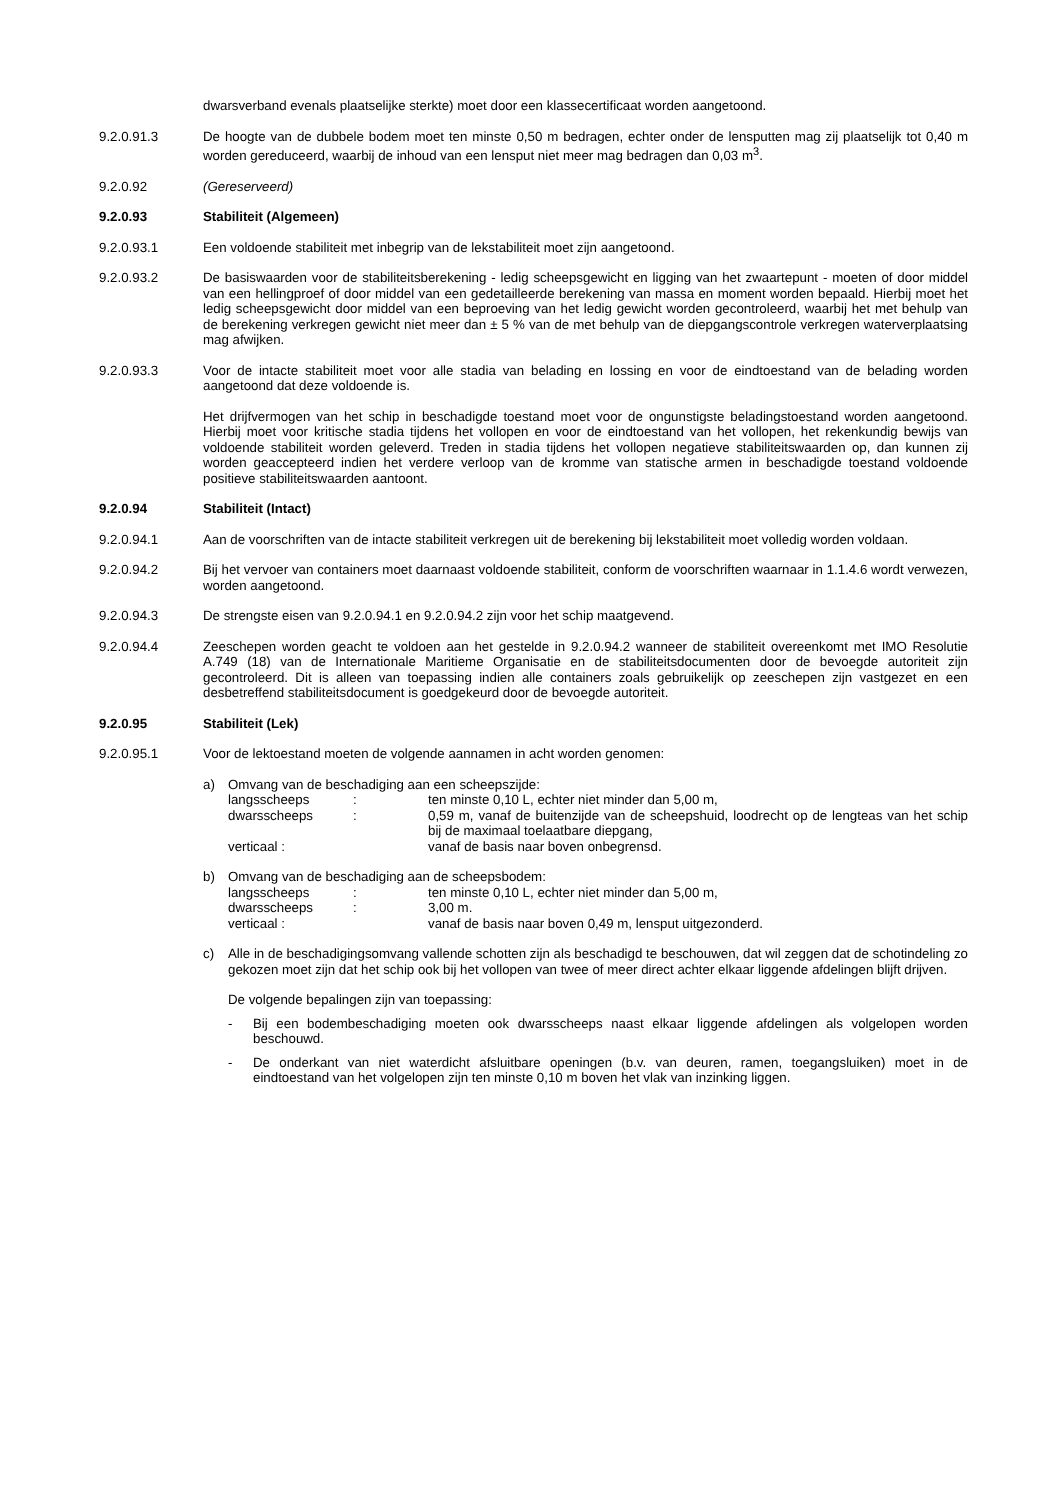dwarsverband evenals plaatselijke sterkte) moet door een klassecertificaat worden aangetoond.
9.2.0.91.3 De hoogte van de dubbele bodem moet ten minste 0,50 m bedragen, echter onder de lensputten mag zij plaatselijk tot 0,40 m worden gereduceerd, waarbij de inhoud van een lensput niet meer mag bedragen dan 0,03 m<sup>3</sup>.
9.2.0.92 (Gereserveerd)
9.2.0.93 Stabiliteit (Algemeen)
9.2.0.93.1 Een voldoende stabiliteit met inbegrip van de lekstabiliteit moet zijn aangetoond.
9.2.0.93.2 De basiswaarden voor de stabiliteitsberekening - ledig scheepsgewicht en ligging van het zwaartepunt - moeten of door middel van een hellingproef of door middel van een gedetailleerde berekening van massa en moment worden bepaald. Hierbij moet het ledig scheepsgewicht door middel van een beproeving van het ledig gewicht worden gecontroleerd, waarbij het met behulp van de berekening verkregen gewicht niet meer dan ± 5 % van de met behulp van de diepgangscontrole verkregen waterverplaatsing mag afwijken.
9.2.0.93.3 Voor de intacte stabiliteit moet voor alle stadia van belading en lossing en voor de eindtoestand van de belading worden aangetoond dat deze voldoende is.
Het drijfvermogen van het schip in beschadigde toestand moet voor de ongunstigste beladingstoestand worden aangetoond. Hierbij moet voor kritische stadia tijdens het vollopen en voor de eindtoestand van het vollopen, het rekenkundig bewijs van voldoende stabiliteit worden geleverd. Treden in stadia tijdens het vollopen negatieve stabiliteitswaarden op, dan kunnen zij worden geaccepteerd indien het verdere verloop van de kromme van statische armen in beschadigde toestand voldoende positieve stabiliteitswaarden aantoont.
9.2.0.94 Stabiliteit (Intact)
9.2.0.94.1 Aan de voorschriften van de intacte stabiliteit verkregen uit de berekening bij lekstabiliteit moet volledig worden voldaan.
9.2.0.94.2 Bij het vervoer van containers moet daarnaast voldoende stabiliteit, conform de voorschriften waarnaar in 1.1.4.6 wordt verwezen, worden aangetoond.
9.2.0.94.3 De strengste eisen van 9.2.0.94.1 en 9.2.0.94.2 zijn voor het schip maatgevend.
9.2.0.94.4 Zeeschepen worden geacht te voldoen aan het gestelde in 9.2.0.94.2 wanneer de stabiliteit overeenkomt met IMO Resolutie A.749 (18) van de Internationale Maritieme Organisatie en de stabiliteitsdocumenten door de bevoegde autoriteit zijn gecontroleerd. Dit is alleen van toepassing indien alle containers zoals gebruikelijk op zeeschepen zijn vastgezet en een desbetreffend stabiliteitsdocument is goedgekeurd door de bevoegde autoriteit.
9.2.0.95 Stabiliteit (Lek)
9.2.0.95.1 Voor de lektoestand moeten de volgende aannamen in acht worden genomen:
a) Omvang van de beschadiging aan een scheepszijde:
langsscheeps: ten minste 0,10 L, echter niet minder dan 5,00 m, dwarsscheeps: 0,59 m, vanaf de buitenzijde van de scheepshuid, loodrecht op de lengteas van het schip bij de maximaal toelaatbare diepgang, verticaal : vanaf de basis naar boven onbegrensd.
b) Omvang van de beschadiging aan de scheepsbodem:
langsscheeps: ten minste 0,10 L, echter niet minder dan 5,00 m, dwarsscheeps: 3,00 m. verticaal : vanaf de basis naar boven 0,49 m, lensput uitgezonderd.
c) Alle in de beschadigingsomvang vallende schotten zijn als beschadigd te beschouwen, dat wil zeggen dat de schotindeling zo gekozen moet zijn dat het schip ook bij het vollopen van twee of meer direct achter elkaar liggende afdelingen blijft drijven.
De volgende bepalingen zijn van toepassing:
- Bij een bodembeschadiging moeten ook dwarsscheeps naast elkaar liggende afdelingen als volgelopen worden beschouwd.
- De onderkant van niet waterdicht afsluitbare openingen (b.v. van deuren, ramen, toegangsluiken) moet in de eindtoestand van het volgelopen zijn ten minste 0,10 m boven het vlak van inzinking liggen.